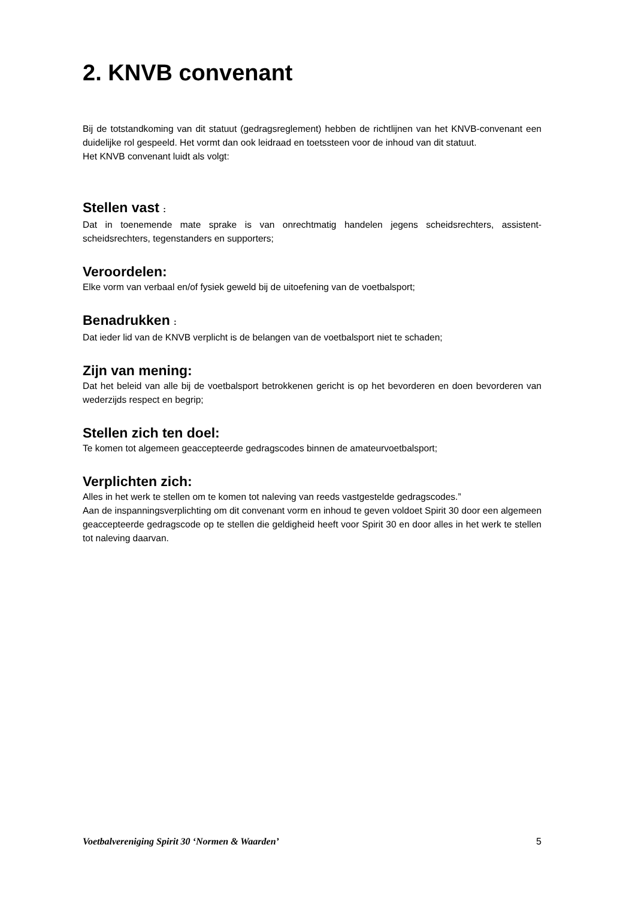2. KNVB convenant
Bij de totstandkoming van dit statuut (gedragsreglement) hebben de richtlijnen van het KNVB-convenant een duidelijke rol gespeeld. Het vormt dan ook leidraad en toetssteen voor de inhoud van dit statuut.
Het KNVB convenant luidt als volgt:
Stellen vast :
Dat in toenemende mate sprake is van onrechtmatig handelen jegens scheidsrechters, assistent-scheidsrechters, tegenstanders en supporters;
Veroordelen:
Elke vorm van verbaal en/of fysiek geweld bij de uitoefening van de voetbalsport;
Benadrukken :
Dat ieder lid van de KNVB verplicht is de belangen van de voetbalsport niet te schaden;
Zijn van mening:
Dat het beleid van alle bij de voetbalsport betrokkenen gericht is op het bevorderen en doen bevorderen van wederzijds respect en begrip;
Stellen zich ten doel:
Te komen tot algemeen geaccepteerde gedragscodes binnen de amateurvoetbalsport;
Verplichten zich:
Alles in het werk te stellen om te komen tot naleving van reeds vastgestelde gedragscodes.”
Aan de inspanningsverplichting om dit convenant vorm en inhoud te geven voldoet Spirit 30 door een algemeen geaccepteerde gedragscode op te stellen die geldigheid heeft voor Spirit 30 en door alles in het werk te stellen tot naleving daarvan.
Voetbalvereniging Spirit 30 ‘Normen & Waarden’ 5